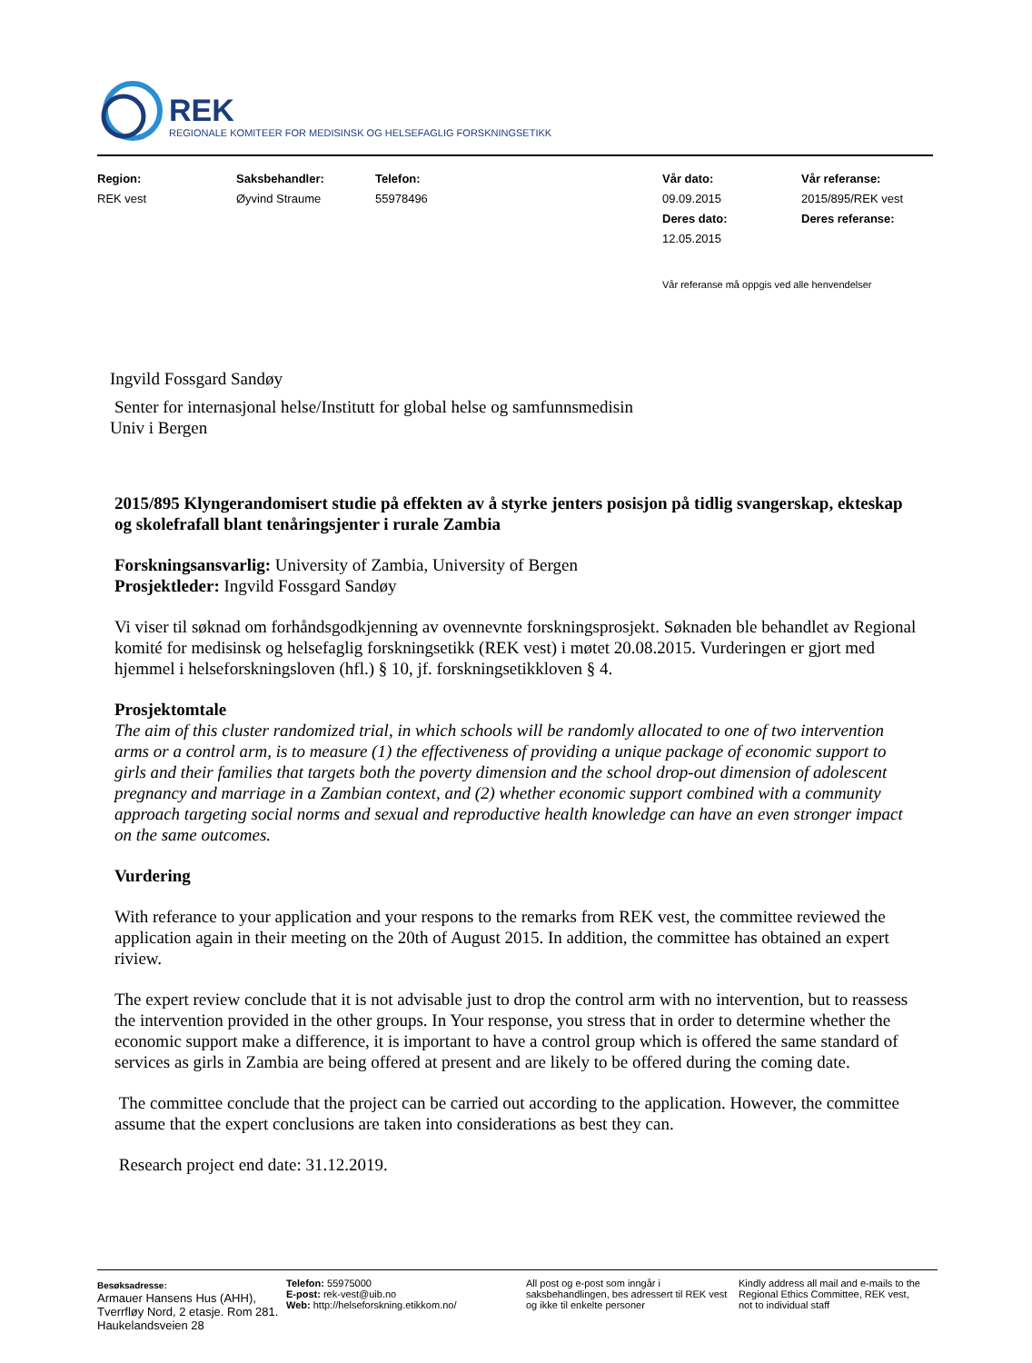REK
REGIONALE KOMITEER FOR MEDISINSK OG HELSEFAGLIG FORSKNINGSETIKK
| Region: | Saksbehandler: | Telefon: | Vår dato: | Vår referanse: |
| REK vest | Øyvind Straume | 55978496 | 09.09.2015 | 2015/895/REK vest |
| | | | Deres dato: | Deres referanse: |
| | | | 12.05.2015 | |
Vår referanse må oppgis ved alle henvendelser
Ingvild Fossgard Sandøy
Senter for internasjonal helse/Institutt for global helse og samfunnsmedisin
Univ i Bergen
2015/895 Klyngerandomisert studie på effekten av å styrke jenters posisjon på tidlig svangerskap, ekteskap og skolefrafall blant tenåringsjenter i rurale Zambia
Forskningsansvarlig: University of Zambia, University of Bergen
Prosjektleder: Ingvild Fossgard Sandøy
Vi viser til søknad om forhåndsgodkjenning av ovennevnte forskningsprosjekt. Søknaden ble behandlet av Regional komité for medisinsk og helsefaglig forskningsetikk (REK vest) i møtet 20.08.2015. Vurderingen er gjort med hjemmel i helseforskningsloven (hfl.) § 10, jf. forskningsetikkloven § 4.
Prosjektomtale
The aim of this cluster randomized trial, in which schools will be randomly allocated to one of two intervention arms or a control arm, is to measure (1) the effectiveness of providing a unique package of economic support to girls and their families that targets both the poverty dimension and the school drop-out dimension of adolescent pregnancy and marriage in a Zambian context, and (2) whether economic support combined with a community approach targeting social norms and sexual and reproductive health knowledge can have an even stronger impact on the same outcomes.
Vurdering
With referance to your application and your respons to the remarks from REK vest, the committee reviewed the application again in their meeting on the 20th of August 2015. In addition, the committee has obtained an expert riview.
The expert review conclude that it is not advisable just to drop the control arm with no intervention, but to reassess the intervention provided in the other groups. In Your response, you stress that in order to determine whether the economic support make a difference, it is important to have a control group which is offered the same standard of services as girls in Zambia are being offered at present and are likely to be offered during the coming date.
The committee conclude that the project can be carried out according to the application. However, the committee assume that the expert conclusions are taken into considerations as best they can.
Research project end date: 31.12.2019.
Besøksadresse:
Armauer Hansens Hus (AHH), Tverrfløy Nord, 2 etasje. Rom 281. Haukelandsveien 28
Telefon: 55975000
E-post: rek-vest@uib.no
Web: http://helseforskning.etikkom.no/
All post og e-post som inngår i saksbehandlingen, bes adressert til REK vest og ikke til enkelte personer
Kindly address all mail and e-mails to the Regional Ethics Committee, REK vest, not to individual staff